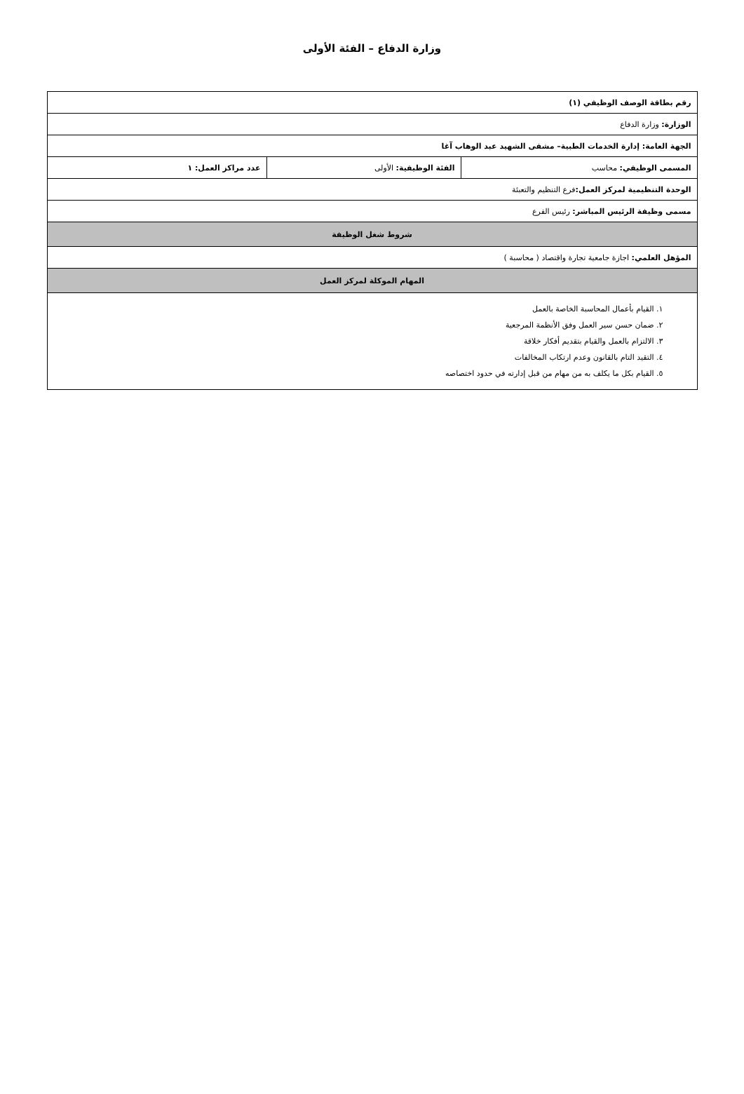وزارة الدفاع – الفئة الأولى
| رقم بطاقة الوصف الوظيفي (١) | | |
| الوزارة: وزارة الدفاع | | |
| الجهة العامة: إدارة الخدمات الطبية– مشفى الشهيد عبد الوهاب آغا | | |
| المسمى الوظيفي: محاسب | الفئة الوظيفية: الأولى | عدد مراكز العمل: ١ |
| الوحدة التنظيمية لمركز العمل: فرع التنظيم والتعبئة | | |
| مسمى وظيفة الرئيس المباشر: رئيس الفرع | | |
| شروط شغل الوظيفة | | |
| المؤهل العلمي: اجازة جامعية تجارة واقتصاد ( محاسبة ) | | |
| المهام الموكلة لمركز العمل | | |
| ١. القيام بأعمال المحاسبة الخاصة بالعمل ٢. ضمان حسن سير العمل وفق الأنظمة المرجعية ٣. الالتزام بالعمل والقيام بتقديم أفكار خلاقة ٤. التقيد التام بالقانون وعدم ارتكاب المخالفات ٥. القيام بكل ما يكلف به من مهام من قبل إدارته في حدود اختصاصه | | |